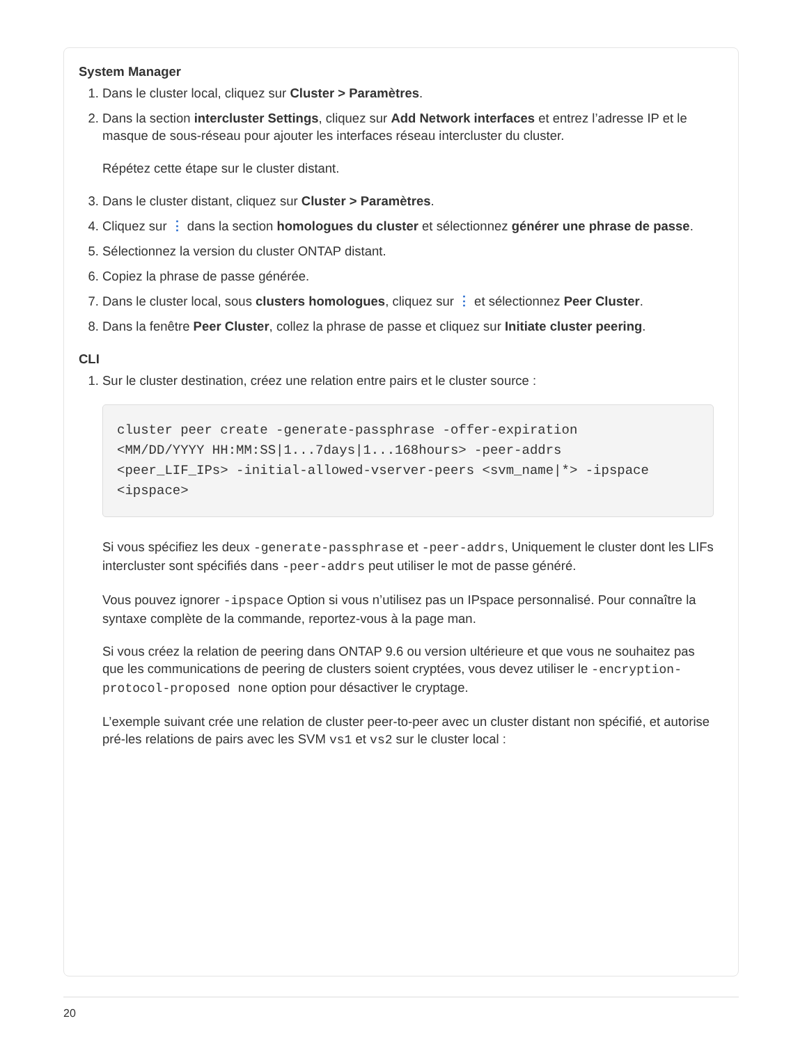System Manager
1. Dans le cluster local, cliquez sur Cluster > Paramètres.
2. Dans la section intercluster Settings, cliquez sur Add Network interfaces et entrez l’adresse IP et le masque de sous-réseau pour ajouter les interfaces réseau intercluster du cluster.
Répétez cette étape sur le cluster distant.
3. Dans le cluster distant, cliquez sur Cluster > Paramètres.
4. Cliquez sur ⋮ dans la section homologues du cluster et sélectionnez générer une phrase de passe.
5. Sélectionnez la version du cluster ONTAP distant.
6. Copiez la phrase de passe générée.
7. Dans le cluster local, sous clusters homologues, cliquez sur ⋮ et sélectionnez Peer Cluster.
8. Dans la fenêtre Peer Cluster, collez la phrase de passe et cliquez sur Initiate cluster peering.
CLI
1. Sur le cluster destination, créez une relation entre pairs et le cluster source :
cluster peer create -generate-passphrase -offer-expiration
<MM/DD/YYYY HH:MM:SS|1...7days|1...168hours> -peer-addrs
<peer_LIF_IPs> -initial-allowed-vserver-peers <svm_name|*> -ipspace
<ipspace>
Si vous spécifiez les deux -generate-passphrase et -peer-addrs, Uniquement le cluster dont les LIFs intercluster sont spécifiés dans -peer-addrs peut utiliser le mot de passe généré.
Vous pouvez ignorer -ipspace Option si vous n’utilisez pas un IPspace personnalisé. Pour connaître la syntaxe complète de la commande, reportez-vous à la page man.
Si vous créez la relation de peering dans ONTAP 9.6 ou version ultérieure et que vous ne souhaitez pas que les communications de peering de clusters soient cryptées, vous devez utiliser le -encryption-protocol-proposed none option pour désactiver le cryptage.
L’exemple suivant crée une relation de cluster peer-to-peer avec un cluster distant non spécifié, et autorise pré-les relations de pairs avec les SVM vs1 et vs2 sur le cluster local :
20